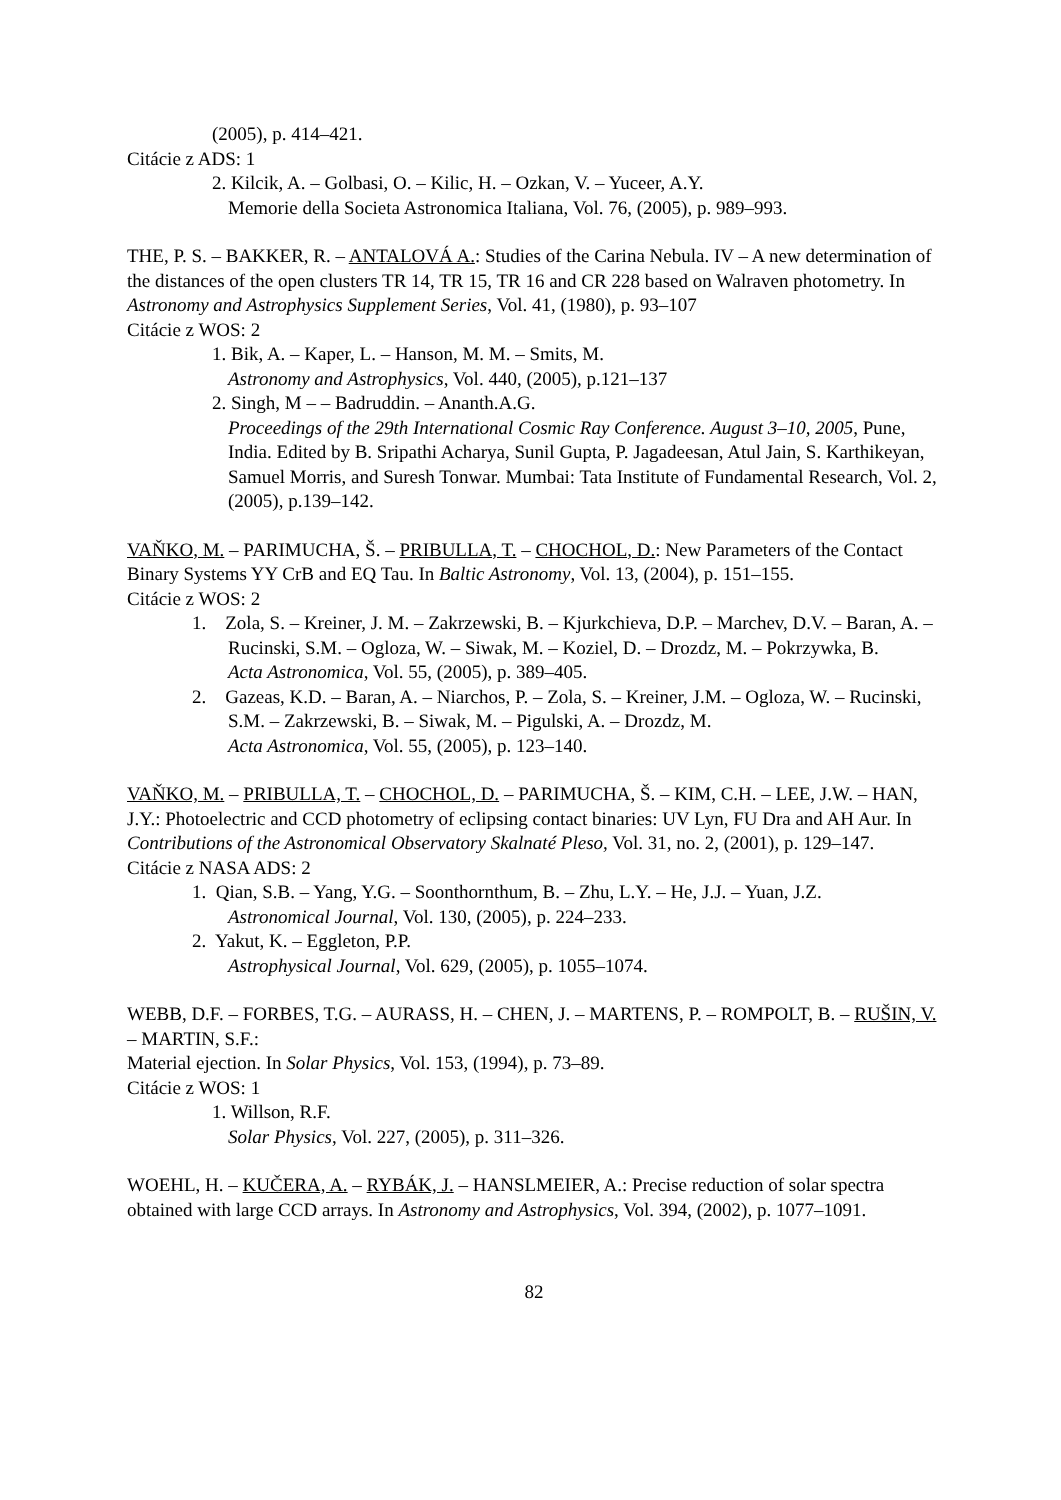(2005), p. 414–421.
Citácie z ADS: 1
2. Kilcik, A. – Golbasi, O. – Kilic, H. – Ozkan, V. – Yuceer, A.Y.
Memorie della Societa Astronomica Italiana, Vol. 76, (2005), p. 989–993.
THE, P. S. – BAKKER, R. – ANTALOVÁ A.: Studies of the Carina Nebula. IV – A new determination of the distances of the open clusters TR 14, TR 15, TR 16 and CR 228 based on Walraven photometry. In Astronomy and Astrophysics Supplement Series, Vol. 41, (1980), p. 93–107
Citácie z WOS: 2
1. Bik, A. – Kaper, L. – Hanson, M. M. – Smits, M.
Astronomy and Astrophysics, Vol. 440, (2005), p.121–137
2. Singh, M – – Badruddin. – Ananth.A.G.
Proceedings of the 29th International Cosmic Ray Conference. August 3–10, 2005, Pune, India. Edited by B. Sripathi Acharya, Sunil Gupta, P. Jagadeesan, Atul Jain, S. Karthikeyan, Samuel Morris, and Suresh Tonwar. Mumbai: Tata Institute of Fundamental Research, Vol. 2, (2005), p.139–142.
VAŇKO, M. – PARIMUCHA, Š. – PRIBULLA, T. – CHOCHOL, D.: New Parameters of the Contact Binary Systems YY CrB and EQ Tau. In Baltic Astronomy, Vol. 13, (2004), p. 151–155.
Citácie z WOS: 2
1. Zola, S. – Kreiner, J. M. – Zakrzewski, B. – Kjurkchieva, D.P. – Marchev, D.V. – Baran, A. – Rucinski, S.M. – Ogloza, W. – Siwak, M. – Koziel, D. – Drozdz, M. – Pokrzywka, B.
Acta Astronomica, Vol. 55, (2005), p. 389–405.
2. Gazeas, K.D. – Baran, A. – Niarchos, P. – Zola, S. – Kreiner, J.M. – Ogloza, W. – Rucinski, S.M. – Zakrzewski, B. – Siwak, M. – Pigulski, A. – Drozdz, M.
Acta Astronomica, Vol. 55, (2005), p. 123–140.
VAŇKO, M. – PRIBULLA, T. – CHOCHOL, D. – PARIMUCHA, Š. – KIM, C.H. – LEE, J.W. – HAN, J.Y.: Photoelectric and CCD photometry of eclipsing contact binaries: UV Lyn, FU Dra and AH Aur. In Contributions of the Astronomical Observatory Skalnaté Pleso, Vol. 31, no. 2, (2001), p. 129–147.
Citácie z NASA ADS: 2
1. Qian, S.B. – Yang, Y.G. – Soonthornthum, B. – Zhu, L.Y. – He, J.J. – Yuan, J.Z.
Astronomical Journal, Vol. 130, (2005), p. 224–233.
2. Yakut, K. – Eggleton, P.P.
Astrophysical Journal, Vol. 629, (2005), p. 1055–1074.
WEBB, D.F. – FORBES, T.G. – AURASS, H. – CHEN, J. – MARTENS, P. – ROMPOLT, B. – RUŠIN, V. – MARTIN, S.F.:
Material ejection. In Solar Physics, Vol. 153, (1994), p. 73–89.
Citácie z WOS: 1
1. Willson, R.F.
Solar Physics, Vol. 227, (2005), p. 311–326.
WOEHL, H. – KUČERA, A. – RYBÁK, J. – HANSLMEIER, A.: Precise reduction of solar spectra obtained with large CCD arrays. In Astronomy and Astrophysics, Vol. 394, (2002), p. 1077–1091.
82